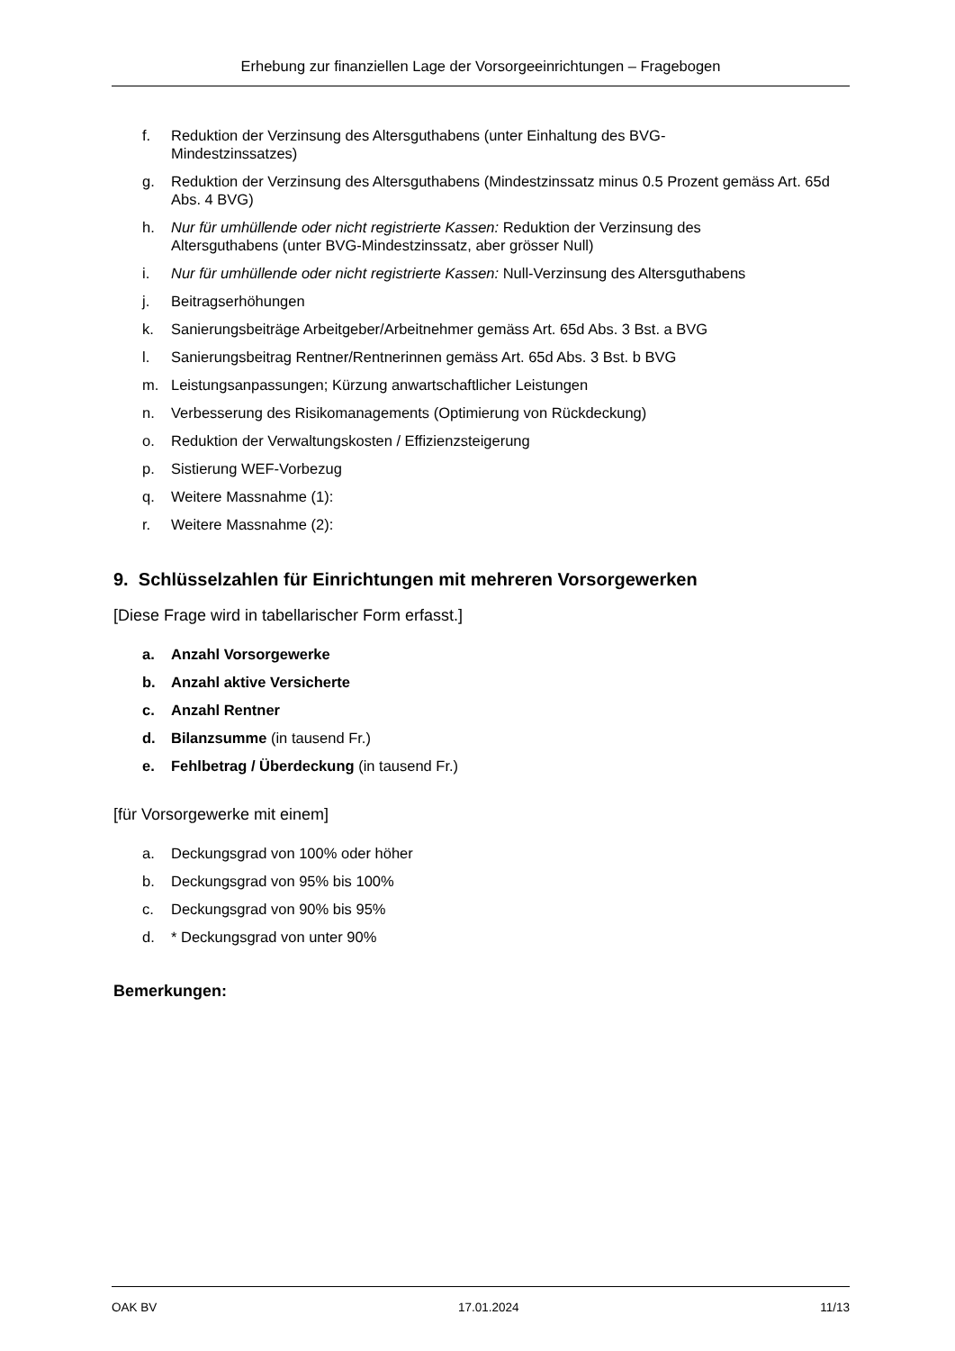Erhebung zur finanziellen Lage der Vorsorgeeinrichtungen – Fragebogen
f. Reduktion der Verzinsung des Altersguthabens (unter Einhaltung des BVG-
Mindestzinssatzes)
g. Reduktion der Verzinsung des Altersguthabens (Mindestzinssatz minus 0.5 Prozent gemäss Art. 65d Abs. 4 BVG)
h. Nur für umhüllende oder nicht registrierte Kassen: Reduktion der Verzinsung des
Altersguthabens (unter BVG-Mindestzinssatz, aber grösser Null)
i. Nur für umhüllende oder nicht registrierte Kassen: Null-Verzinsung des Altersguthabens
j. Beitragserhöhungen
k. Sanierungsbeiträge Arbeitgeber/Arbeitnehmer gemäss Art. 65d Abs. 3 Bst. a BVG
l. Sanierungsbeitrag Rentner/Rentnerinnen gemäss Art. 65d Abs. 3 Bst. b BVG
m. Leistungsanpassungen; Kürzung anwartschaftlicher Leistungen
n. Verbesserung des Risikomanagements (Optimierung von Rückdeckung)
o. Reduktion der Verwaltungskosten / Effizienzsteigerung
p. Sistierung WEF-Vorbezug
q. Weitere Massnahme (1):
r. Weitere Massnahme (2):
9. Schlüsselzahlen für Einrichtungen mit mehreren Vorsorgewerken
[Diese Frage wird in tabellarischer Form erfasst.]
a. Anzahl Vorsorgewerke
b. Anzahl aktive Versicherte
c. Anzahl Rentner
d. Bilanzsumme (in tausend Fr.)
e. Fehlbetrag / Überdeckung (in tausend Fr.)
[für Vorsorgewerke mit einem]
a. Deckungsgrad von 100% oder höher
b. Deckungsgrad von 95% bis 100%
c. Deckungsgrad von 90% bis 95%
d. * Deckungsgrad von unter 90%
Bemerkungen:
OAK BV 17.01.2024 11/13